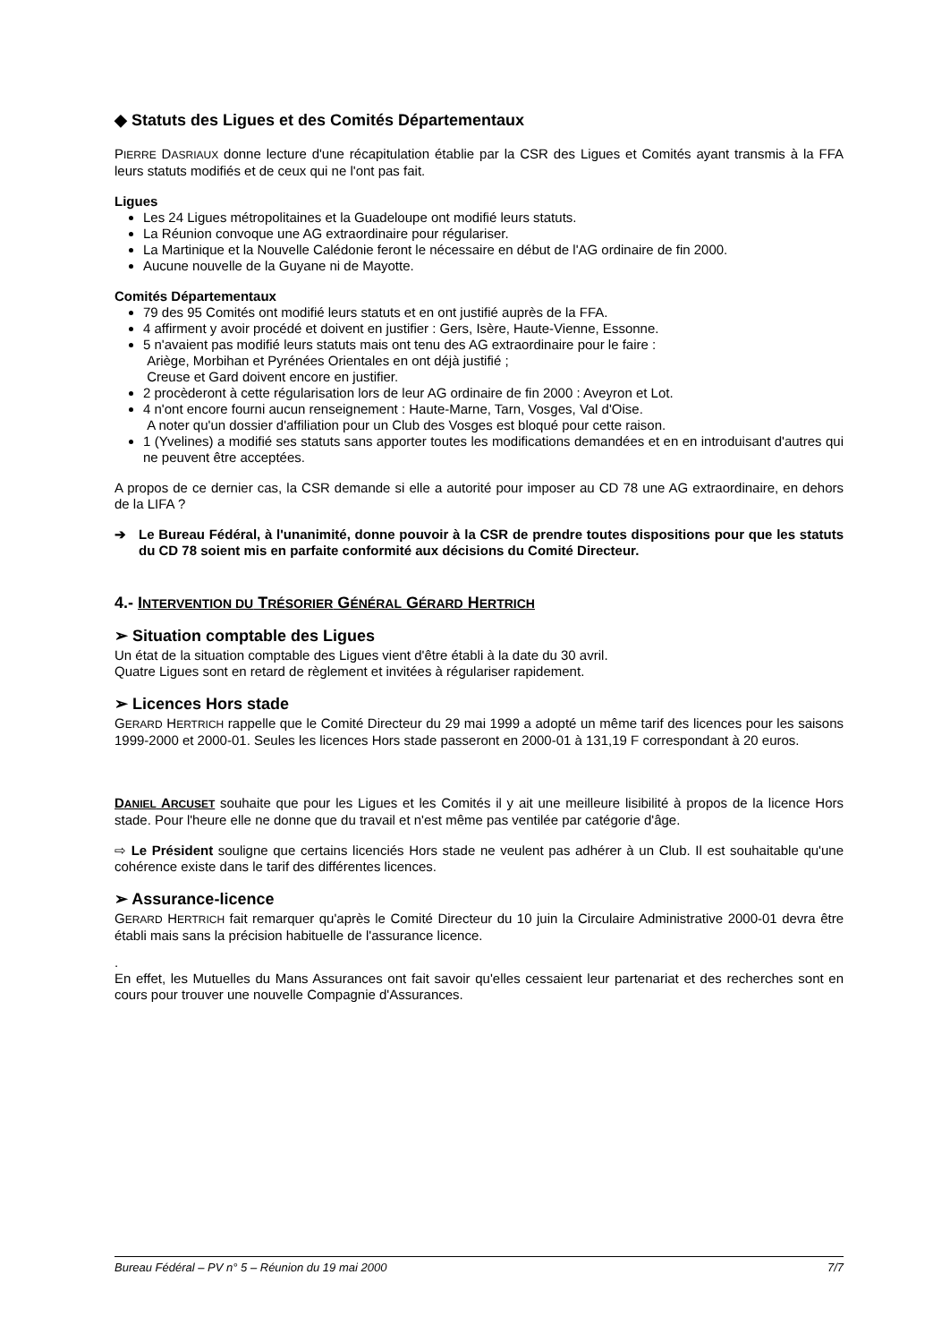◆ Statuts des Ligues et des Comités Départementaux
PIERRE DASRIAUX donne lecture d'une récapitulation établie par la CSR des Ligues et Comités ayant transmis à la FFA leurs statuts modifiés et de ceux qui ne l'ont pas fait.
Ligues
Les 24 Ligues métropolitaines et la Guadeloupe ont modifié leurs statuts.
La Réunion convoque une AG extraordinaire pour régulariser.
La Martinique et la Nouvelle Calédonie feront le nécessaire en début de l'AG ordinaire de fin 2000.
Aucune nouvelle de la Guyane ni de Mayotte.
Comités Départementaux
79 des 95 Comités ont modifié leurs statuts et en ont justifié auprès de la FFA.
4 affirment y avoir procédé et doivent en justifier : Gers, Isère, Haute-Vienne, Essonne.
5 n'avaient pas modifié leurs statuts mais ont tenu des AG extraordinaire pour le faire :
Ariège, Morbihan et Pyrénées Orientales en ont déjà justifié ;
Creuse et Gard doivent encore en justifier.
2 procèderont à cette régularisation lors de leur AG ordinaire de fin 2000 : Aveyron et Lot.
4 n'ont encore fourni aucun renseignement : Haute-Marne, Tarn, Vosges, Val d'Oise.
A noter qu'un dossier d'affiliation pour un Club des Vosges est bloqué pour cette raison.
1 (Yvelines) a modifié ses statuts sans apporter toutes les modifications demandées et en en introduisant d'autres qui ne peuvent être acceptées.
A propos de ce dernier cas, la CSR demande si elle a autorité pour imposer au CD 78 une AG extraordinaire, en dehors de la LIFA ?
➔ Le Bureau Fédéral, à l'unanimité, donne pouvoir à la CSR de prendre toutes dispositions pour que les statuts du CD 78 soient mis en parfaite conformité aux décisions du Comité Directeur.
4.- INTERVENTION DU TRÉSORIER GÉNÉRAL GÉRARD HERTRICH
➢ Situation comptable des Ligues
Un état de la situation comptable des Ligues vient d'être établi à la date du 30 avril.
Quatre Ligues sont en retard de règlement et invitées à régulariser rapidement.
➢ Licences Hors stade
GERARD HERTRICH rappelle que le Comité Directeur du 29 mai 1999 a adopté un même tarif des licences pour les saisons 1999-2000 et 2000-01. Seules les licences Hors stade passeront en 2000-01 à 131,19 F correspondant à 20 euros.
DANIEL ARCUSET souhaite que pour les Ligues et les Comités il y ait une meilleure lisibilité à propos de la licence Hors stade. Pour l'heure elle ne donne que du travail et n'est même pas ventilée par catégorie d'âge.
⇨ Le Président souligne que certains licenciés Hors stade ne veulent pas adhérer à un Club. Il est souhaitable qu'une cohérence existe dans le tarif des différentes licences.
➢ Assurance-licence
GERARD HERTRICH fait remarquer qu'après le Comité Directeur du 10 juin la Circulaire Administrative 2000-01 devra être établi mais sans la précision habituelle de l'assurance licence.
.
En effet, les Mutuelles du Mans Assurances ont fait savoir qu'elles cessaient leur partenariat et des recherches sont en cours pour trouver une nouvelle Compagnie d'Assurances.
Bureau Fédéral – PV n° 5 – Réunion du 19 mai 2000 7/7